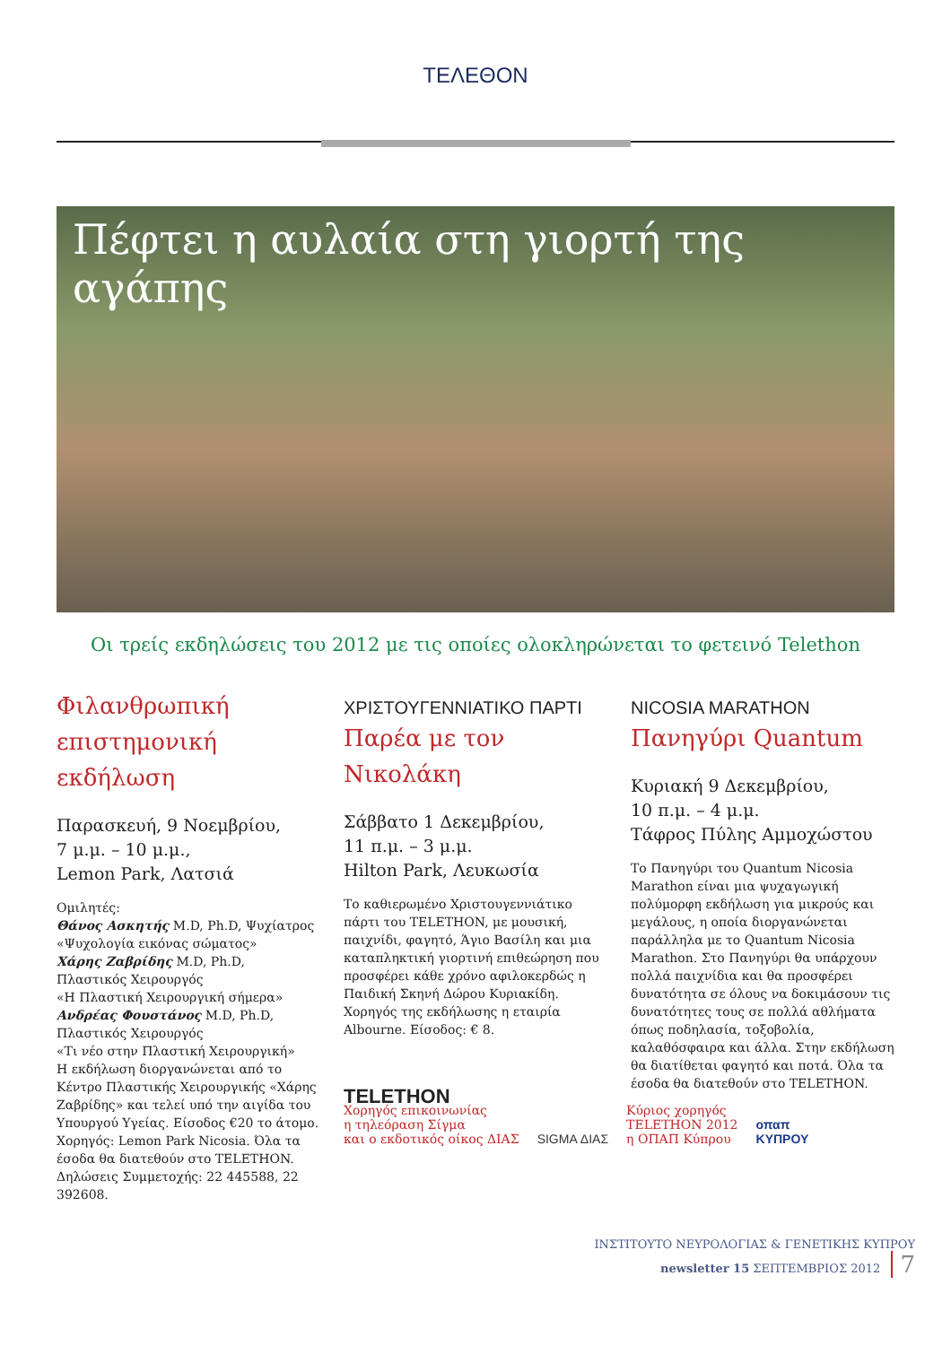ΤΕΛΕΘΟΝ
Πέφτει η αυλαία στη γιορτή της αγάπης
Οι τρείς εκδηλώσεις του 2012 με τις οποίες ολοκληρώνεται το φετεινό Telethon
Φιλανθρωπική επιστημονική εκδήλωση
Παρασκευή, 9 Νοεμβρίου,
7 μ.μ. – 10 μ.μ.,
Lemon Park, Λατσιά
Ομιλητές:
Θάνος Ασκητής M.D, Ph.D, Ψυχίατρος
«Ψυχολογία εικόνας σώματος»
Χάρης Ζαβρίδης M.D, Ph.D,
Πλαστικός Χειρουργός
«Η Πλαστική Χειρουργική σήμερα»
Ανδρέας Φουστάνος M.D, Ph.D,
Πλαστικός Χειρουργός
«Τι νέο στην Πλαστική Χειρουργική»
Η εκδήλωση διοργανώνεται από το Κέντρο Πλαστικής Χειρουργικής «Χάρης Ζαβρίδης» και τελεί υπό την αιγίδα του Υπουργού Υγείας. Είσοδος €20 το άτομο. Χορηγός: Lemon Park Nicosia. Όλα τα έσοδα θα διατεθούν στο TELETHON. Δηλώσεις Συμμετοχής: 22 445588, 22 392608.
ΧΡΙΣΤΟΥΓΕΝΝΙΑΤΙΚΟ ΠΑΡΤΙ
Παρέα με τον Νικολάκη
Σάββατο 1 Δεκεμβρίου,
11 π.μ. – 3 μ.μ.
Hilton Park, Λευκωσία
Το καθιερωμένο Χριστουγεννιάτικο πάρτι του TELETHON, με μουσική, παιχνίδι, φαγητό, Άγιο Βασίλη και μια καταπληκτική γιορτινή επιθεώρηση που προσφέρει κάθε χρόνο αφιλοκερδώς η Παιδική Σκηνή Δώρου Κυριακίδη. Χορηγός της εκδήλωσης η εταιρία Albourne. Είσοδος: € 8.
NICOSIA MARATHON
Πανηγύρι Quantum
Κυριακή 9 Δεκεμβρίου,
10 π.μ. – 4 μ.μ.
Τάφρος Πύλης Αμμοχώστου
Το Πανηγύρι του Quantum Nicosia Marathon είναι μια ψυχαγωγική πολύμορφη εκδήλωση για μικρούς και μεγάλους, η οποία διοργανώνεται παράλληλα με το Quantum Nicosia Marathon. Στο Πανηγύρι θα υπάρχουν πολλά παιχνίδια και θα προσφέρει δυνατότητα σε όλους να δοκιμάσουν τις δυνατότητες τους σε πολλά αθλήματα όπως ποδηλασία, τοξοβολία, καλαθόσφαιρα και άλλα. Στην εκδήλωση θα διατίθεται φαγητό και ποτά. Όλα τα έσοδα θα διατεθούν στο TELETHON.
TELETHON
Χορηγός επικοινωνίας
η τηλεόραση Σίγμα
και ο εκδοτικός οίκος ΔΙΑΣ
SIGMA ΔΙΑΣ
Κύριος χορηγός
TELETHON 2012
η ΟΠΑΠ Κύπρου
οπαπ
ΚΥΠΡΟΥ
ΙΝΣΤΙΤΟΥΤΟ ΝΕΥΡΟΛΟΓΙΑΣ & ΓΕΝΕΤΙΚΗΣ ΚΥΠΡΟΥ
newsletter 15 ΣΕΠΤΕΜΒΡΙΟΣ 2012 7